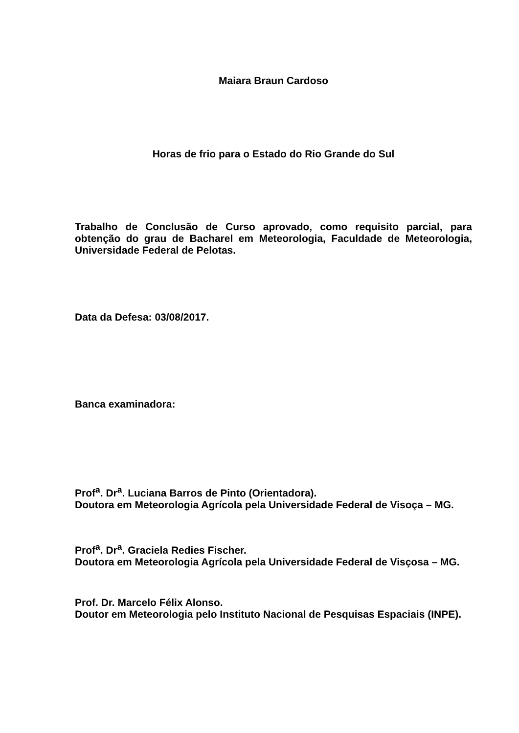Maiara Braun Cardoso
Horas de frio para o Estado do Rio Grande do Sul
Trabalho de Conclusão de Curso aprovado, como requisito parcial, para obtenção do grau de Bacharel em Meteorologia, Faculdade de Meteorologia, Universidade Federal de Pelotas.
Data da Defesa: 03/08/2017.
Banca examinadora:
Prof<sup>a</sup>. Dr<sup>a</sup>. Luciana Barros de Pinto (Orientadora).
Doutora em Meteorologia Agrícola pela Universidade Federal de Visoça – MG.
Prof<sup>a</sup>. Dr<sup>a</sup>. Graciela Redies Fischer.
Doutora em Meteorologia Agrícola pela Universidade Federal de Visçosa – MG.
Prof. Dr. Marcelo Félix Alonso.
Doutor em Meteorologia pelo Instituto Nacional de Pesquisas Espaciais (INPE).